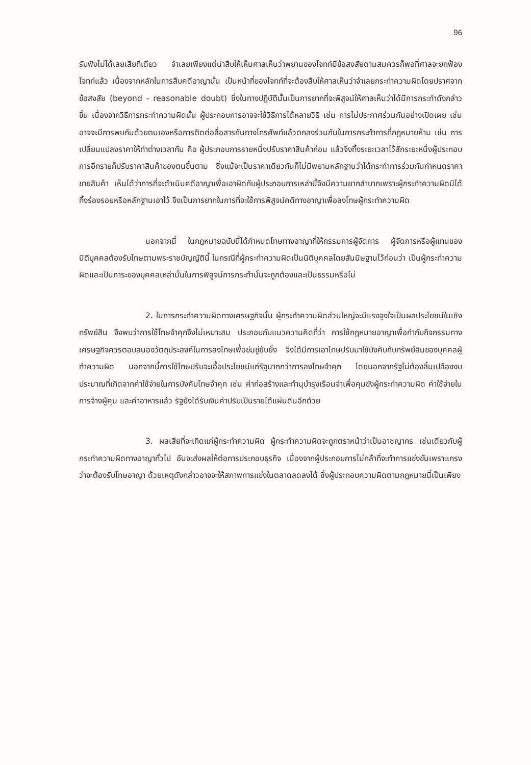96
รับฟังไม่ได้เลยเสียทีเดียว จำเลยเพียงแต่นำสืบให้เห็นศาลเห็นว่าพยานของโจทก์มีข้อสงสัยตามสมควรก็พอที่ศาลจะยกฟ้องโจทก์แล้ว เนื่องจากหลักในการสืบคดีอาญานั้น เป็นหน้าที่ของโจทก์ที่จะต้องสืบให้ศาลเห็นว่าจำเลยกระทำความผิดโดยปราศจากข้อสงสัย (beyond - reasonable doubt) ซึ่งในทางปฏิบัตินั้นเป็นการยากที่จะพิสูจน์ให้ศาลเห็นว่าได้มีการกระทำดังกล่าวขึ้น เนื่องจากวิธีการกระทำความผิดนั้น ผู้ประกอบการอาจจะใช้วิธีการได้หลายวิธี เช่น การไม่ประกาศร่วมกันอย่างเปิดเผย เช่น อาจจะมีการพบกันด้วยตนเองหรือการติดต่อสื่อสารกันทางโทรศัพท์แล้วตกลงร่วมกันในการกระทำการที่กฎหมายห้าม เช่น การเปลี่ยนแปลงราคาให้ทำต่างเวลากัน คือ ผู้ประกอบการรายหนึ่งปรับราคาสินค้าก่อน แล้วจึงทิ้งระยะเวลาไว้สักระยะหนึ่งผู้ประกอบการอีกรายก็ปรับราคาสินค้าของตนขึ้นตาม ซึ่งแม้จะเป็นราคาเดียวกันก็ไม่มีพยานหลักฐานว่าได้กระทำการร่วมกันกำหนดราคาขายสินค้า เห็นได้ว่าการที่จะดำเนินคดีอาญาเพื่อเอาผิดกับผู้ประกอบการเหล่านี้จึงมีความยากลำบากเพราะผู้กระทำความผิดมิได้ทิ้งร่องรอยหรือหลักฐานเอาไว้ จึงเป็นการยากในการที่จะใช้การพิสูจน์คดีทางอาญาเพื่อลงโทษผู้กระทำความผิด
นอกจากนี้ ในกฎหมายฉบับนี้ได้กำหนดโทษทางอาญาที่ให้กรรมการผู้จัดการ ผู้จัดการหรือผู้แทนของนิติบุคคลต้องรับโทษตามพระราชบัญญัตินี้ ในกรณีที่ผู้กระทำความผิดเป็นนิติบุคคลโดยสันนิษฐานไว้ก่อนว่า เป็นผู้กระทำความผิดและเป็นภาระของบุคคลเหล่านั้นในการพิสูจน์การกระทำนั้นจะถูกต้องและเป็นธรรมหรือไม่
2. ในการกระทำความผิดทางเศรษฐกิจนั้น ผู้กระทำความผิดส่วนใหญ่จะมีแรงจูงใจเป็นผลประโยชน์ในเชิงทรัพย์สิน จึงพบว่าการใช้โทษจำคุกจึงไม่เหมาะสม ประกอบกับแนวความคิดที่ว่า การใช้กฎหมายอาญาเพื่อกำกับกิจกรรมทางเศรษฐกิจควรตอบสนองวัตถุประสงค์ในการลงโทษเพื่อข่มขู่ยับยั้ง จึงได้มีการเอาโทษปรับมาใช้บังคับกับทรัพย์สินของบุคคลผู้ทำความผิด นอกจากนี้การใช้โทษปรับจะเอื้อประโยชน์แก่รัฐมากกว่าการลงโทษจำคุก โดยนอกจากรัฐไม่ต้องสิ้นเปลืองงบประมาณที่เกิดจากค่าใช้จ่ายในการบังคับโทษจำคุก เช่น ค่าก่อสร้างและทำนุบำรุงเรือนจำเพื่อคุมขังผู้กระทำความผิด ค่าใช้จ่ายในการจ้างผู้คุม และค่าอาหารแล้ว รัฐยังได้รับเงินค่าปรับเป็นรายได้แผ่นดินอีกด้วย
3. ผลเสียที่จะเกิดแก่ผู้กระทำความผิด ผู้กระทำความผิดจะถูกตราหน้าว่าเป็นอาชญากร เช่นเดียวกับผู้กระทำความผิดทางอาญาทั่วไป อันจะส่งผลให้ต่อการประกอบธุรกิจ เนื่องจากผู้ประกอบการไม่กล้าที่จะทำการแข่งขันเพราะเกรงว่าจะต้องรับโทษอาญา ด้วยเหตุดังกล่าวอาจจะให้สภาพการแข่งในตลาดลดลงได้ ซึ่งผู้ประกอบความผิดตามกฎหมายนี้เป็นเพียง